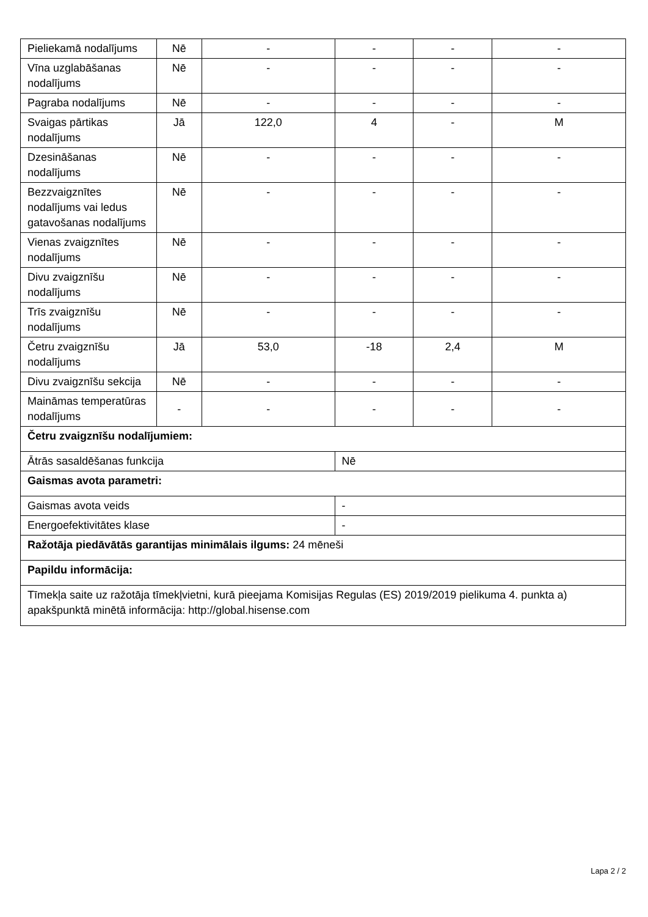| Pieliekamā nodalījums | Nē | - | - | - | - |
| Vīna uzglabāšanas nodalījums | Nē | - | - | - | - |
| Pagraba nodalījums | Nē | - | - | - | - |
| Svaigas pārtikas nodalījums | Jā | 122,0 | 4 | - | M |
| Dzesināšanas nodalījums | Nē | - | - | - | - |
| Bezzvaigznītes nodalījums vai ledus gatavošanas nodalījums | Nē | - | - | - | - |
| Vienas zvaigznītes nodalījums | Nē | - | - | - | - |
| Divu zvaigznīšu nodalījums | Nē | - | - | - | - |
| Trīs zvaigznīšu nodalījums | Nē | - | - | - | - |
| Četru zvaigznīšu nodalījums | Jā | 53,0 | -18 | 2,4 | M |
| Divu zvaigznīšu sekcija | Nē | - | - | - | - |
| Maināmas temperatūras nodalījums | - | - | - | - | - |
| Četru zvaigznīšu nodalījumiem: | | | | | |
| Ātrās sasaldēšanas funkcija | | | Nē | | |
| Gaismas avota parametri: | | | | | |
| Gaismas avota veids | | | - | | |
| Energoefektivitātes klase | | | - | | |
| Ražotāja piedāvātās garantijas minimālais ilgums: 24 mēneši | | | | | |
| Papildu informācija: | | | | | |
| Tīmekļa saite uz ražotāja tīmekļvietni, kurā pieejama Komisijas Regulas (ES) 2019/2019 pielikuma 4. punkta a) apakšpunktā minētā informācija: http://global.hisense.com | | | | | |
Lapa 2 / 2